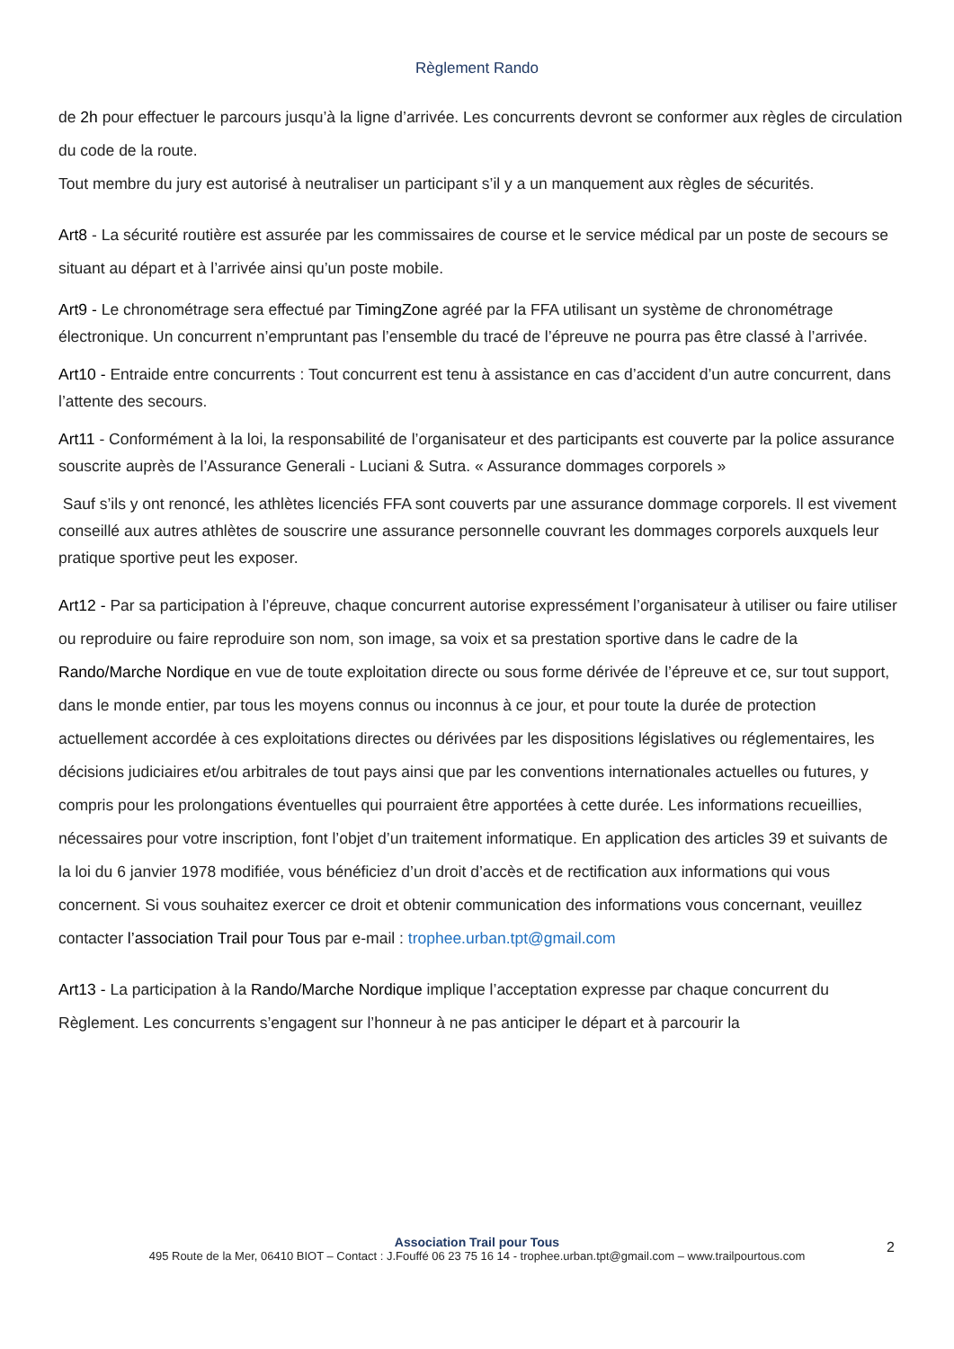Règlement Rando
de 2h pour effectuer le parcours jusqu’à la ligne d’arrivée. Les concurrents devront se conformer aux règles de circulation du code de la route.
Tout membre du jury est autorisé à neutraliser un participant s’il y a un manquement aux règles de sécurités.
Art8 - La sécurité routière est assurée par les commissaires de course et le service médical par un poste de secours se situant au départ et à l’arrivée ainsi qu’un poste mobile.
Art9 - Le chronométrage sera effectué par TimingZone agréé par la FFA utilisant un système de chronométrage électronique. Un concurrent n’empruntant pas l’ensemble du tracé de l’épreuve ne pourra pas être classé à l’arrivée.
Art10 - Entraide entre concurrents : Tout concurrent est tenu à assistance en cas d’accident d’un autre concurrent, dans l’attente des secours.
Art11 - Conformément à la loi, la responsabilité de l’organisateur et des participants est couverte par la police assurance souscrite auprès de l’Assurance Generali - Luciani & Sutra. « Assurance dommages corporels »
Sauf s’ils y ont renoncé, les athlètes licenciés FFA sont couverts par une assurance dommage corporels. Il est vivement conseillé aux autres athlètes de souscrire une assurance personnelle couvrant les dommages corporels auxquels leur pratique sportive peut les exposer.
Art12 - Par sa participation à l’épreuve, chaque concurrent autorise expressément l’organisateur à utiliser ou faire utiliser ou reproduire ou faire reproduire son nom, son image, sa voix et sa prestation sportive dans le cadre de la Rando/Marche Nordique en vue de toute exploitation directe ou sous forme dérivée de l’épreuve et ce, sur tout support, dans le monde entier, par tous les moyens connus ou inconnus à ce jour, et pour toute la durée de protection actuellement accordée à ces exploitations directes ou dérivées par les dispositions législatives ou réglementaires, les décisions judiciaires et/ou arbitrales de tout pays ainsi que par les conventions internationales actuelles ou futures, y compris pour les prolongations éventuelles qui pourraient être apportées à cette durée. Les informations recueillies, nécessaires pour votre inscription, font l’objet d’un traitement informatique. En application des articles 39 et suivants de la loi du 6 janvier 1978 modifiée, vous bénéficiez d’un droit d’accès et de rectification aux informations qui vous concernent. Si vous souhaitez exercer ce droit et obtenir communication des informations vous concernant, veuillez contacter l’association Trail pour Tous par e-mail : trophee.urban.tpt@gmail.com
Art13 - La participation à la Rando/Marche Nordique implique l’acceptation expresse par chaque concurrent du Règlement. Les concurrents s’engagent sur l’honneur à ne pas anticiper le départ et à parcourir la
Association Trail pour Tous
495 Route de la Mer, 06410 BIOT – Contact : J.Fouffé 06 23 75 16 14 - trophee.urban.tpt@gmail.com – www.trailpourtous.com
2